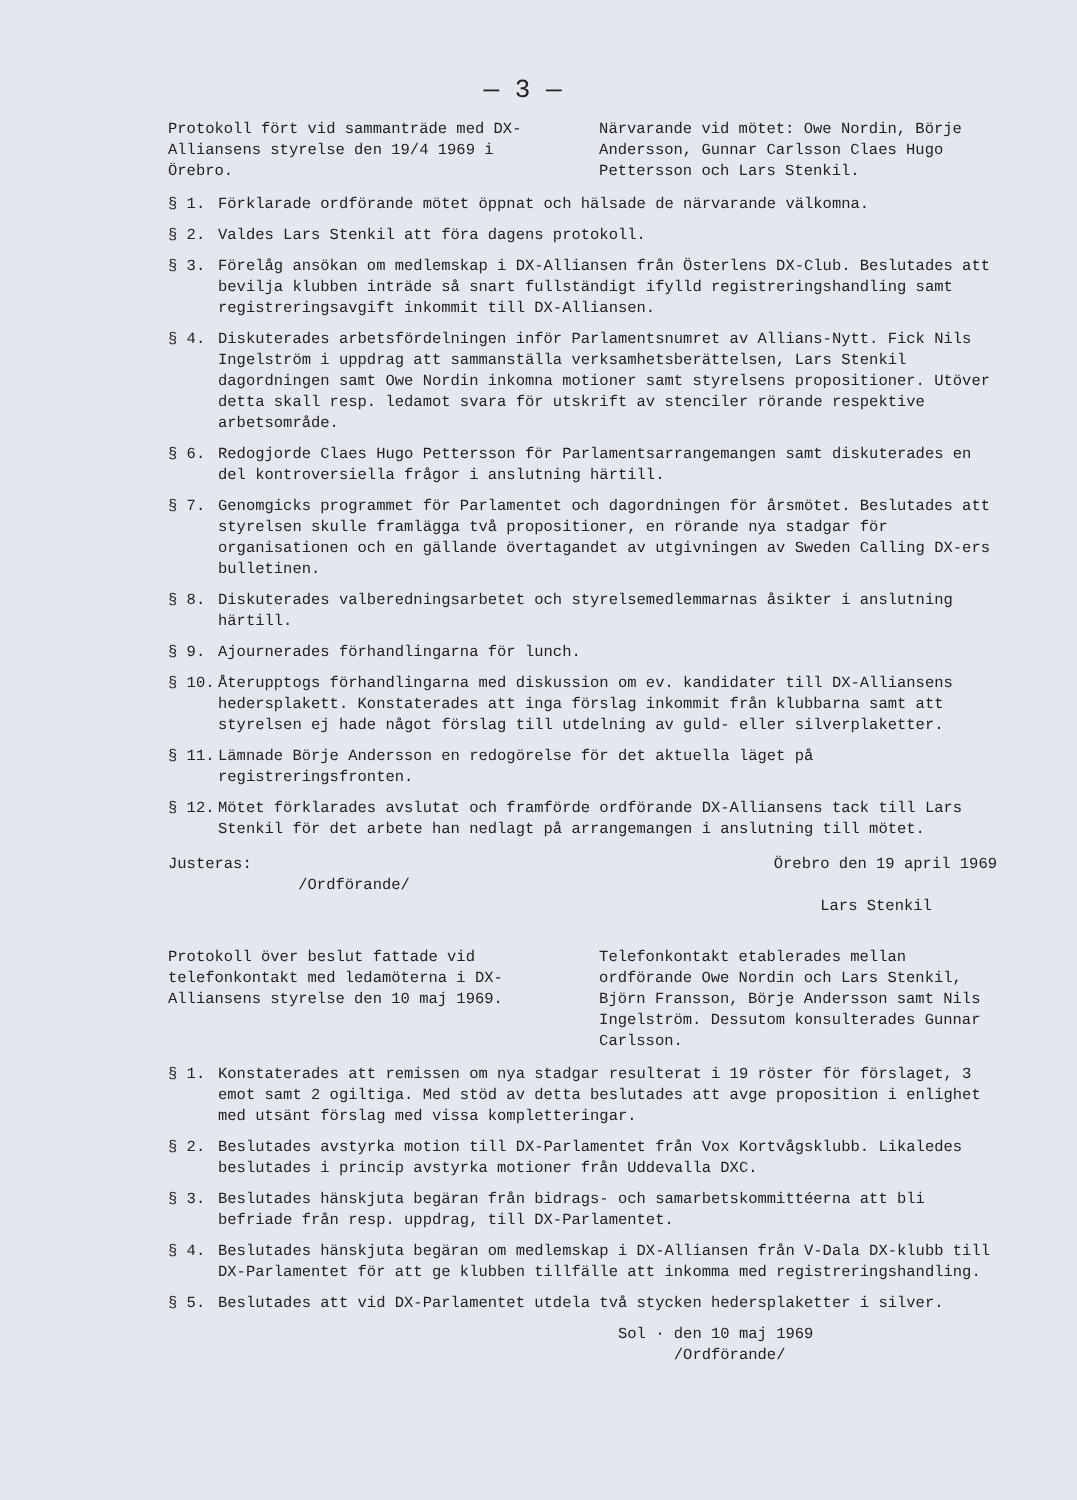— 3 —
Protokoll fört vid sammanträde med DX-Alliansens styrelse den 19/4 1969 i Örebro.
Närvarande vid mötet: Owe Nordin, Börje Andersson, Gunnar Carlsson Claes Hugo Pettersson och Lars Stenkil.
§ 1. Förklarade ordförande mötet öppnat och hälsade de närvarande välkomna.
§ 2. Valdes Lars Stenkil att föra dagens protokoll.
§ 3. Förelåg ansökan om medlemskap i DX-Alliansen från Österlens DX-Club. Beslutades att bevilja klubben inträde så snart fullständigt ifylld registreringshandling samt registreringsavgift inkommit till DX-Alliansen.
§ 4. Diskuterades arbetsfördelningen inför Parlamentsnumret av Allians-Nytt. Fick Nils Ingelström i uppdrag att sammanställa verksamhetsberättelsen, Lars Stenkil dagordningen samt Owe Nordin inkomna motioner samt styrelsens propositioner. Utöver detta skall resp. ledamot svara för utskrift av stenciler rörande respektive arbetsområde.
§ 6. Redogjorde Claes Hugo Pettersson för Parlamentsarrangemangen samt diskuterades en del kontroversiella frågor i anslutning härtill.
§ 7. Genomgicks programmet för Parlamentet och dagordningen för årsmötet. Beslutades att styrelsen skulle framlägga två propositioner, en rörande nya stadgar för organisationen och en gällande övertagandet av utgivningen av Sweden Calling DX-ers bulletinen.
§ 8. Diskuterades valberedningsarbetet och styrelsemedlemmarnas åsikter i anslutning härtill.
§ 9. Ajournerades förhandlingarna för lunch.
§ 10. Återupptogs förhandlingarna med diskussion om ev. kandidater till DX-Alliansens hedersplakett. Konstaterades att inga förslag inkommit från klubbarna samt att styrelsen ej hade något förslag till utdelning av guld- eller silverplaketter.
§ 11. Lämnade Börje Andersson en redogörelse för det aktuella läget på registreringsfronten.
§ 12. Mötet förklarades avslutat och framförde ordförande DX-Alliansens tack till Lars Stenkil för det arbete han nedlagt på arrangemangen i anslutning till mötet.
Justeras:
/Ordförande/
Örebro den 19 april 1969
Lars Stenkil
Protokoll över beslut fattade vid telefonkontakt med ledamöterna i DX-Alliansens styrelse den 10 maj 1969.
Telefonkontakt etablerades mellan ordförande Owe Nordin och Lars Stenkil, Björn Fransson, Börje Andersson samt Nils Ingelström. Dessutom konsulterades Gunnar Carlsson.
§ 1. Konstaterades att remissen om nya stadgar resulterat i 19 röster för förslaget, 3 emot samt 2 ogiltiga. Med stöd av detta beslutades att avge proposition i enlighet med utsänt förslag med vissa kompletteringar.
§ 2. Beslutades avstyrka motion till DX-Parlamentet från Vox Kortvågsklubb. Likaledes beslutades i princip avstyrka motioner från Uddevalla DXC.
§ 3. Beslutades hänskjuta begäran från bidrags- och samarbetskommittéerna att bli befriade från resp. uppdrag, till DX-Parlamentet.
§ 4. Beslutades hänskjuta begäran om medlemskap i DX-Alliansen från V-Dala DX-klubb till DX-Parlamentet för att ge klubben tillfälle att inkomma med registreringshandling.
§ 5. Beslutades att vid DX-Parlamentet utdela två stycken hedersplaketter i silver.
Sol · den 10 maj 1969
/Ordförande/